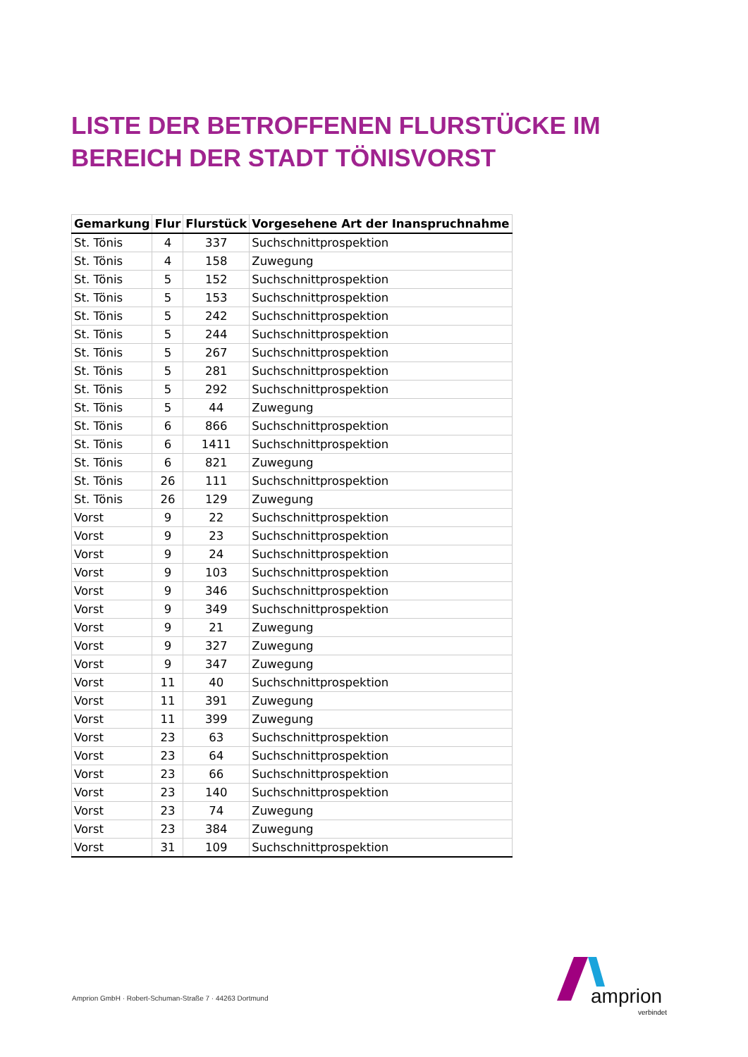LISTE DER BETROFFENEN FLURSTÜCKE IM
BEREICH DER STADT TÖNISVORST
| Gemarkung | Flur | Flurstück | Vorgesehene Art der Inanspruchnahme |
| --- | --- | --- | --- |
| St. Tönis | 4 | 337 | Suchschnittprospektion |
| St. Tönis | 4 | 158 | Zuwegung |
| St. Tönis | 5 | 152 | Suchschnittprospektion |
| St. Tönis | 5 | 153 | Suchschnittprospektion |
| St. Tönis | 5 | 242 | Suchschnittprospektion |
| St. Tönis | 5 | 244 | Suchschnittprospektion |
| St. Tönis | 5 | 267 | Suchschnittprospektion |
| St. Tönis | 5 | 281 | Suchschnittprospektion |
| St. Tönis | 5 | 292 | Suchschnittprospektion |
| St. Tönis | 5 | 44 | Zuwegung |
| St. Tönis | 6 | 866 | Suchschnittprospektion |
| St. Tönis | 6 | 1411 | Suchschnittprospektion |
| St. Tönis | 6 | 821 | Zuwegung |
| St. Tönis | 26 | 111 | Suchschnittprospektion |
| St. Tönis | 26 | 129 | Zuwegung |
| Vorst | 9 | 22 | Suchschnittprospektion |
| Vorst | 9 | 23 | Suchschnittprospektion |
| Vorst | 9 | 24 | Suchschnittprospektion |
| Vorst | 9 | 103 | Suchschnittprospektion |
| Vorst | 9 | 346 | Suchschnittprospektion |
| Vorst | 9 | 349 | Suchschnittprospektion |
| Vorst | 9 | 21 | Zuwegung |
| Vorst | 9 | 327 | Zuwegung |
| Vorst | 9 | 347 | Zuwegung |
| Vorst | 11 | 40 | Suchschnittprospektion |
| Vorst | 11 | 391 | Zuwegung |
| Vorst | 11 | 399 | Zuwegung |
| Vorst | 23 | 63 | Suchschnittprospektion |
| Vorst | 23 | 64 | Suchschnittprospektion |
| Vorst | 23 | 66 | Suchschnittprospektion |
| Vorst | 23 | 140 | Suchschnittprospektion |
| Vorst | 23 | 74 | Zuwegung |
| Vorst | 23 | 384 | Zuwegung |
| Vorst | 31 | 109 | Suchschnittprospektion |
Amprion GmbH · Robert-Schuman-Straße 7 · 44263 Dortmund
amprion
verbindet